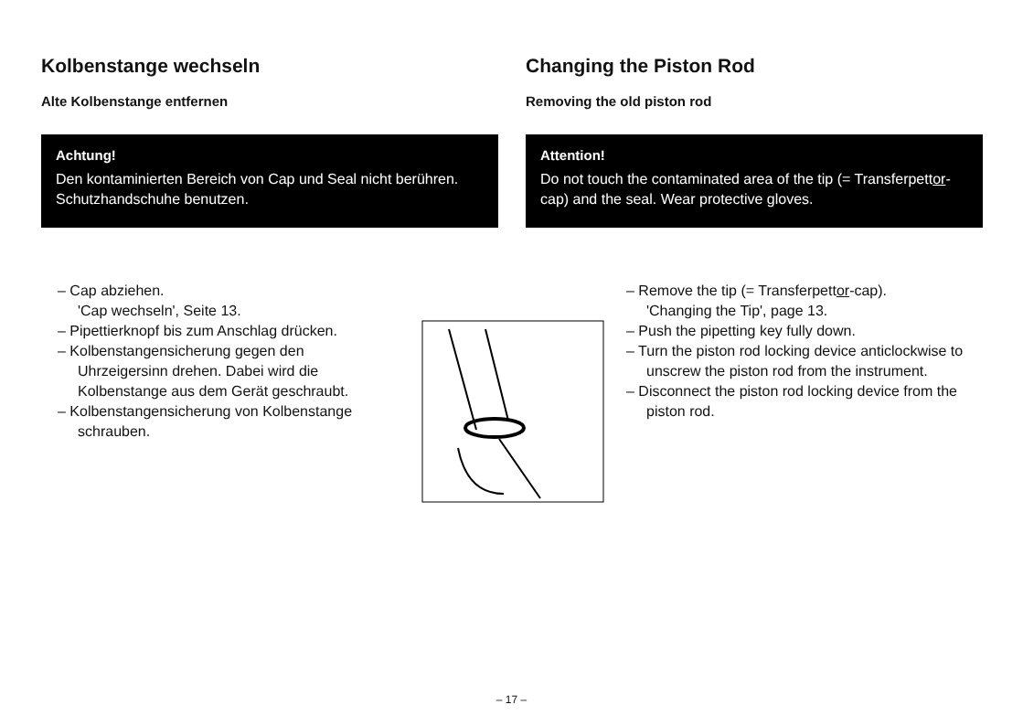Kolbenstange wechseln
Alte Kolbenstange entfernen
Achtung!
Den kontaminierten Bereich von Cap und Seal nicht berühren. Schutzhandschuhe benutzen.
– Cap abziehen.
'Cap wechseln', Seite 13.
– Pipettierknopf bis zum Anschlag drücken.
– Kolbenstangensicherung gegen den Uhrzeigersinn drehen. Dabei wird die Kolbenstange aus dem Gerät geschraubt.
– Kolbenstangensicherung von Kolbenstange schrauben.
Changing the Piston Rod
Removing the old piston rod
Attention!
Do not touch the contaminated area of the tip (= Transferpettor-cap) and the seal. Wear protective gloves.
– Remove the tip (= Transferpettor-cap).
'Changing the Tip', page 13.
– Push the pipetting key fully down.
– Turn the piston rod locking device anticlockwise to unscrew the piston rod from the instrument.
– Disconnect the piston rod locking device from the piston rod.
– 17 –